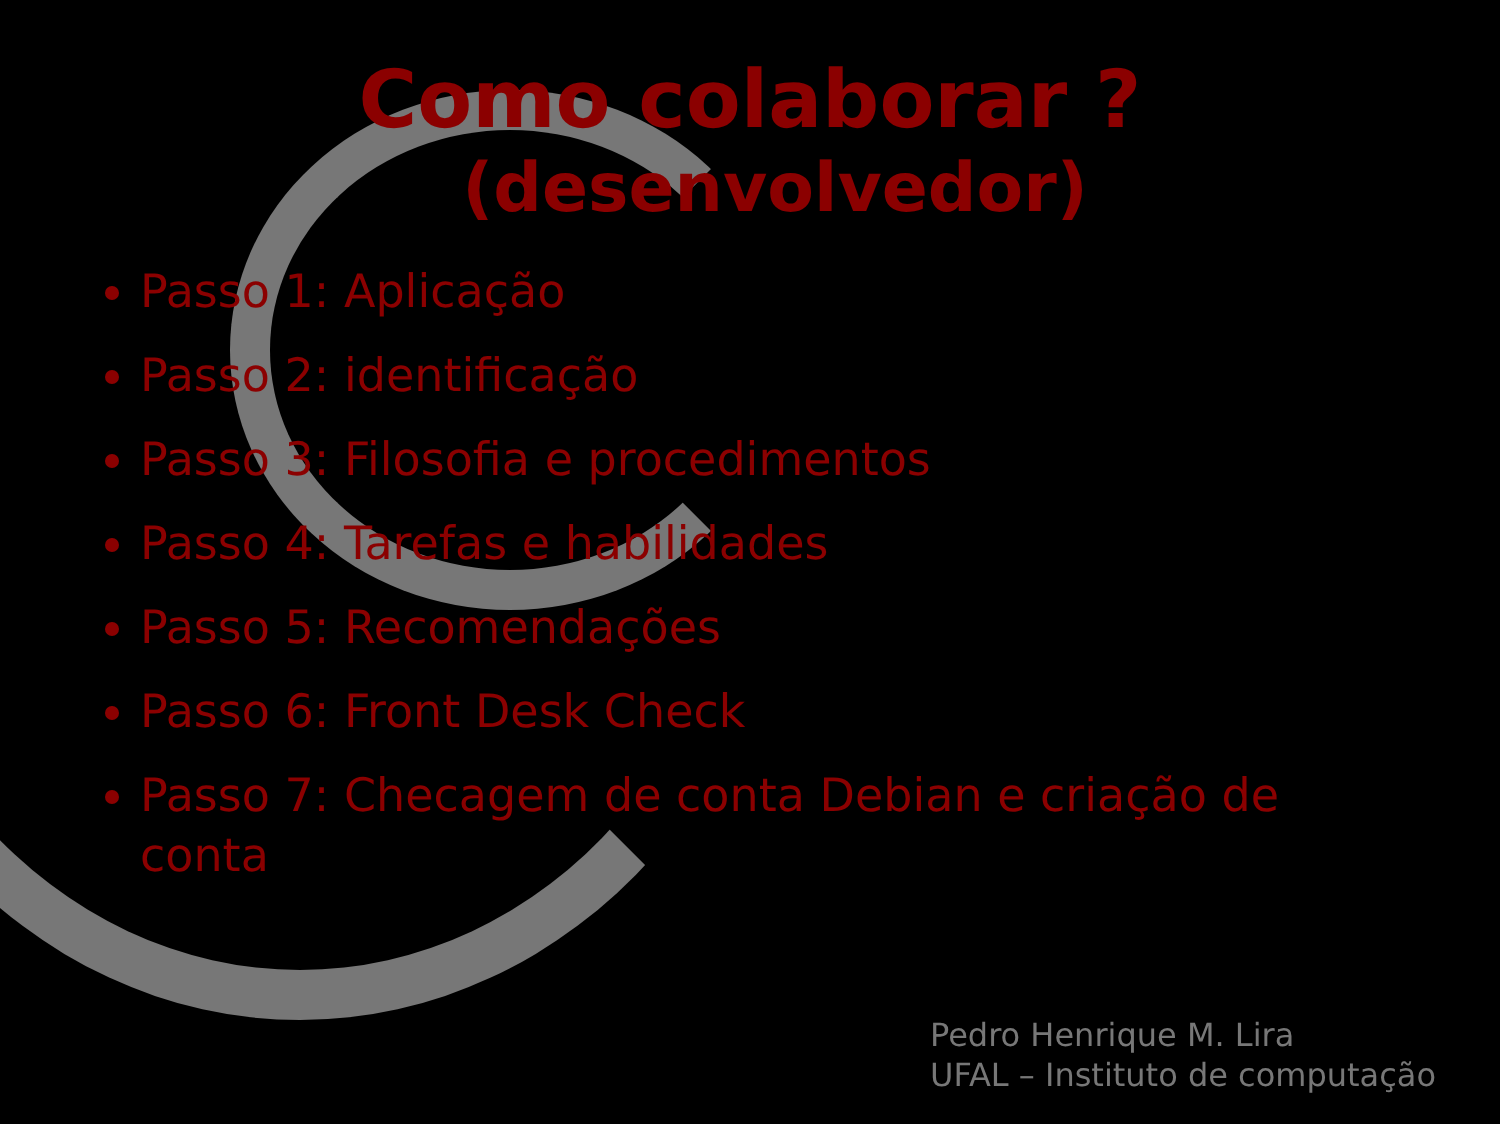Como colaborar ?
(desenvolvedor)
Passo 1: Aplicação
Passo 2: identificação
Passo 3: Filosofia e procedimentos
Passo 4: Tarefas e habilidades
Passo 5: Recomendações
Passo 6: Front Desk Check
Passo 7: Checagem de conta Debian e criação de conta
Pedro Henrique M. Lira
UFAL – Instituto de computação